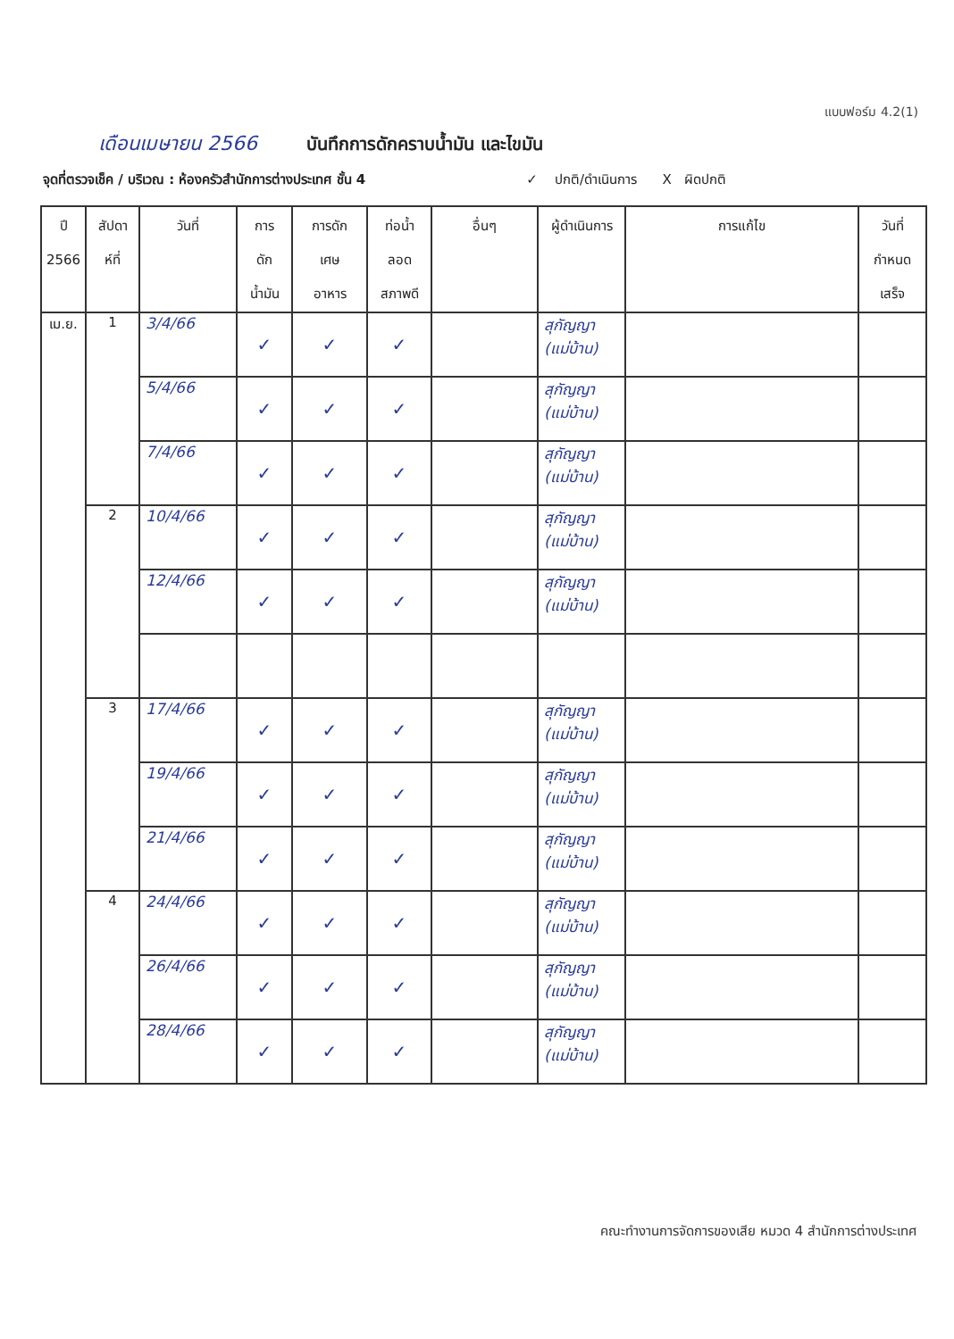แบบฟอร์ม 4.2(1)
เดือนเมษายน 2566 บันทึกการดักคราบน้ำมัน และไขมัน
จุดที่ตรวจเช็ค / บริเวณ : ห้องครัวสำนักการต่างประเทศ ชั้น 4 ✓ ปกติ/ดำเนินการ X ผิดปกติ
| ปี 2566 | สัปดา ห์ที่ | วันที่ | การ ดัก น้ำมัน | การดัก เศษ อาหาร | ท่อน้ำ ลอด สภาพดี | อื่นๆ | ผู้ดำเนินการ | การแก้ไข | วันที่ กำหนด เสร็จ |
| --- | --- | --- | --- | --- | --- | --- | --- | --- | --- |
| เม.ย. | 1 | 3/4/66 | ✓ | ✓ | ✓ | | สุกัญญา (แม่บ้าน) | | |
| | | 5/4/66 | ✓ | ✓ | ✓ | | สุกัญญา (แม่บ้าน) | | |
| | | 7/4/66 | ✓ | ✓ | ✓ | | สุกัญญา (แม่บ้าน) | | |
| | 2 | 10/4/66 | ✓ | ✓ | ✓ | | สุกัญญา (แม่บ้าน) | | |
| | | 12/4/66 | ✓ | ✓ | ✓ | | สุกัญญา (แม่บ้าน) | | |
| | 3 | 17/4/66 | ✓ | ✓ | ✓ | | สุกัญญา (แม่บ้าน) | | |
| | | 19/4/66 | ✓ | ✓ | ✓ | | สุกัญญา (แม่บ้าน) | | |
| | | 21/4/66 | ✓ | ✓ | ✓ | | สุกัญญา (แม่บ้าน) | | |
| | 4 | 24/4/66 | ✓ | ✓ | ✓ | | สุกัญญา (แม่บ้าน) | | |
| | | 26/4/66 | ✓ | ✓ | ✓ | | สุกัญญา (แม่บ้าน) | | |
| | | 28/4/66 | ✓ | ✓ | ✓ | | สุกัญญา (แม่บ้าน) | | |
คณะทำงานการจัดการของเสีย หมวด 4 สำนักการต่างประเทศ